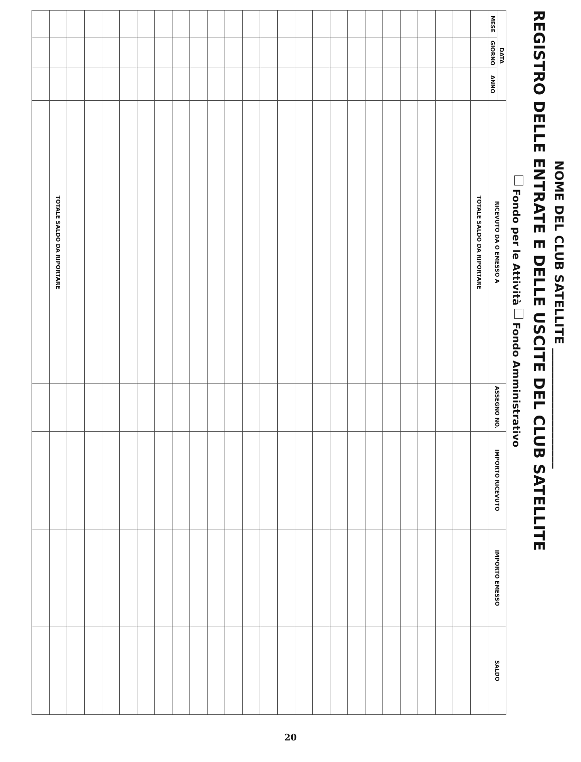NOME DEL CLUB SATELLITE ____________________
REGISTRO DELLE ENTRATE E DELLE USCITE DEL CLUB SATELLITE
Fondo per le Attività Fondo Amministrativo
| DATA | | | RICEVUTO DA O EMESSO A | ASSEGNO NO. | IMPORTO RICEVUTO | IMPORTO EMESSO | SALDO |
| --- | --- | --- | --- | --- | --- | --- | --- |
| MESE | GIORNO | ANNO | | | | | |
| | | | TOTALE SALDO DA RIPORTARE | | | | |
| | | | TOTALE SALDO DA RIPORTARE | | | | |
20